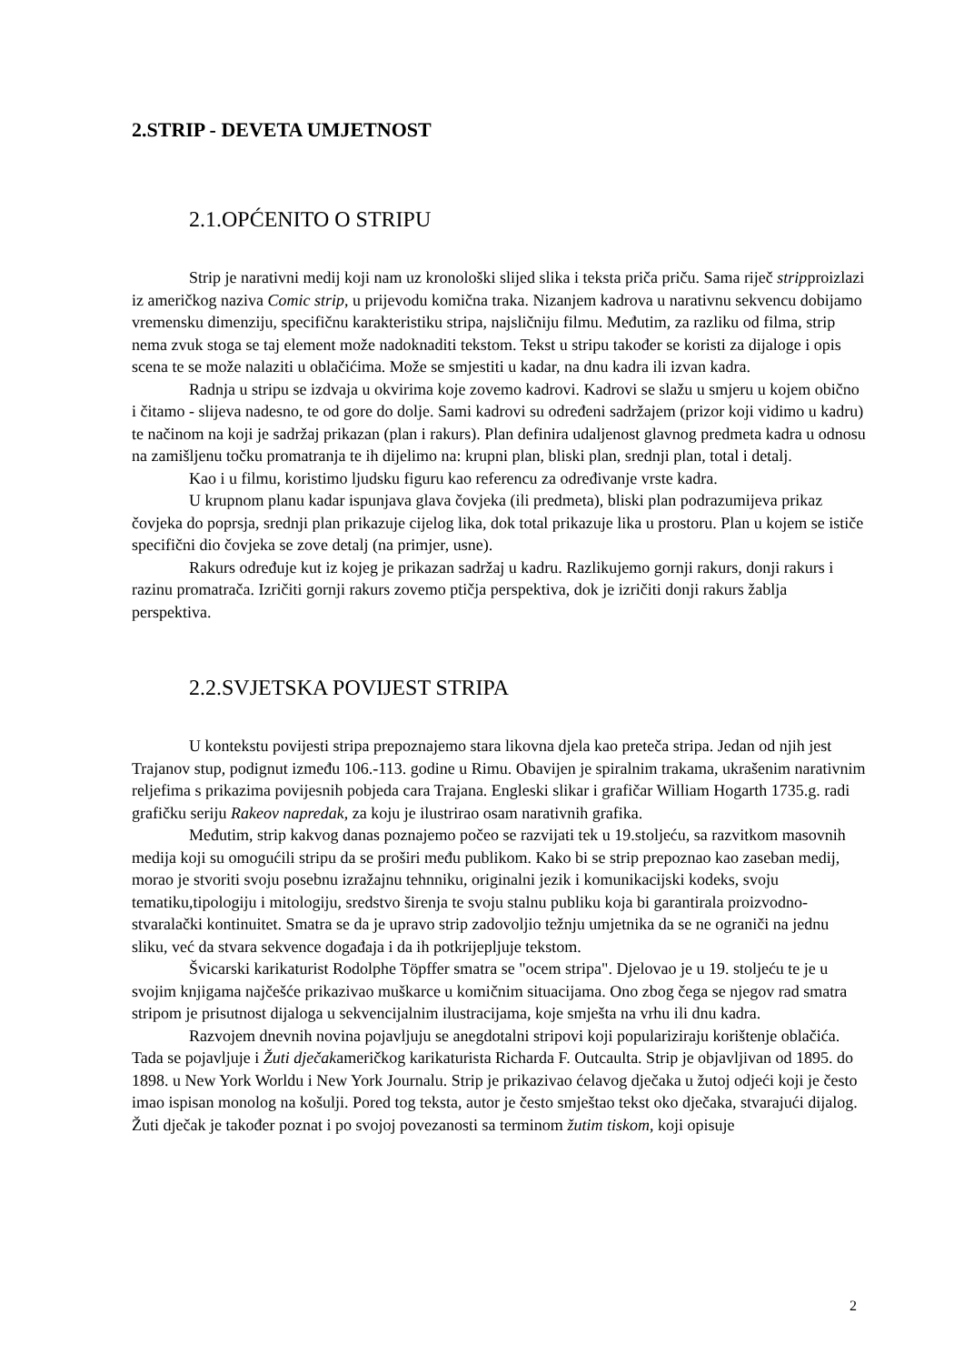2.STRIP - DEVETA UMJETNOST
2.1.OPĆENITO O STRIPU
Strip je narativni medij koji nam uz kronološki slijed slika i teksta priča priču. Sama riječ stripproizlazi iz američkog naziva Comic strip, u prijevodu komična traka. Nizanjem kadrova u narativnu sekvencu dobijamo vremensku dimenziju, specifičnu karakteristiku stripa, najsličniju filmu. Međutim, za razliku od filma, strip nema zvuk stoga se taj element može nadoknaditi tekstom. Tekst u stripu također se koristi za dijaloge i opis scena te se može nalaziti u oblačićima. Može se smjestiti u kadar, na dnu kadra ili izvan kadra.
Radnja u stripu se izdvaja u okvirima koje zovemo kadrovi. Kadrovi se slažu u smjeru u kojem obično i čitamo - slijeva nadesno, te od gore do dolje. Sami kadrovi su određeni sadržajem (prizor koji vidimo u kadru) te načinom na koji je sadržaj prikazan (plan i rakurs). Plan definira udaljenost glavnog predmeta kadra u odnosu na zamišljenu točku promatranja te ih dijelimo na: krupni plan, bliski plan, srednji plan, total i detalj.
Kao i u filmu, koristimo ljudsku figuru kao referencu za određivanje vrste kadra.
U krupnom planu kadar ispunjava glava čovjeka (ili predmeta), bliski plan podrazumijeva prikaz čovjeka do poprsja, srednji plan prikazuje cijelog lika, dok total prikazuje lika u prostoru. Plan u kojem se ističe specifični dio čovjeka se zove detalj (na primjer, usne).
Rakurs određuje kut iz kojeg je prikazan sadržaj u kadru. Razlikujemo gornji rakurs, donji rakurs i razinu promatrača. Izričiti gornji rakurs zovemo ptičja perspektiva, dok je izričiti donji rakurs žablja perspektiva.
2.2.SVJETSKA POVIJEST STRIPA
U kontekstu povijesti stripa prepoznajemo stara likovna djela kao preteča stripa. Jedan od njih jest Trajanov stup, podignut između 106.-113. godine u Rimu. Obavijen je spiralnim trakama, ukrašenim narativnim reljefima s prikazima povijesnih pobjeda cara Trajana. Engleski slikar i grafičar William Hogarth 1735.g. radi grafičku seriju Rakeov napredak, za koju je ilustrirao osam narativnih grafika.
Međutim, strip kakvog danas poznajemo počeo se razvijati tek u 19.stoljeću, sa razvitkom masovnih medija koji su omogućili stripu da se proširi među publikom. Kako bi se strip prepoznao kao zaseban medij, morao je stvoriti svoju posebnu izražajnu tehnniku, originalni jezik i komunikacijski kodeks, svoju tematiku,tipologiju i mitologiju, sredstvo širenja te svoju stalnu publiku koja bi garantirala proizvodno-stvaralački kontinuitet. Smatra se da je upravo strip zadovoljio težnju umjetnika da se ne ograniči na jednu sliku, već da stvara sekvence događaja i da ih potkrijepljuje tekstom.
Švicarski karikaturist Rodolphe Töpffer smatra se "ocem stripa". Djelovao je u 19. stoljeću te je u svojim knjigama najčešće prikazivao muškarce u komičnim situacijama. Ono zbog čega se njegov rad smatra stripom je prisutnost dijaloga u sekvencijalnim ilustracijama, koje smješta na vrhu ili dnu kadra.
Razvojem dnevnih novina pojavljuju se anegdotalni stripovi koji populariziraju korištenje oblačića. Tada se pojavljuje i Žuti dječakameričkog karikaturista Richarda F. Outcaulta. Strip je objavljivan od 1895. do 1898. u New York Worldu i New York Journalu. Strip je prikazivao ćelavog dječaka u žutoj odjeći koji je često imao ispisan monolog na košulji. Pored tog teksta, autor je često smještao tekst oko dječaka, stvarajući dijalog. Žuti dječak je također poznat i po svojoj povezanosti sa terminom žutim tiskom, koji opisuje
2